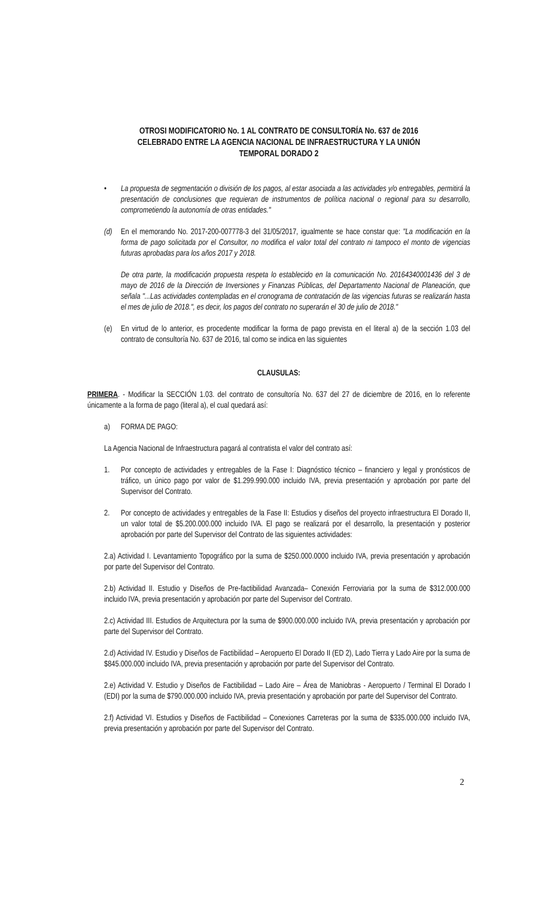OTROSI MODIFICATORIO No. 1 AL CONTRATO DE CONSULTORÍA No. 637 de 2016
CELEBRADO ENTRE LA AGENCIA NACIONAL DE INFRAESTRUCTURA Y LA UNIÓN
TEMPORAL DORADO 2
• La propuesta de segmentación o división de los pagos, al estar asociada a las actividades y/o entregables, permitirá la presentación de conclusiones que requieran de instrumentos de política nacional o regional para su desarrollo, comprometiendo la autonomía de otras entidades."
(d) En el memorando No. 2017-200-007778-3 del 31/05/2017, igualmente se hace constar que: "La modificación en la forma de pago solicitada por el Consultor, no modifica el valor total del contrato ni tampoco el monto de vigencias futuras aprobadas para los años 2017 y 2018.
De otra parte, la modificación propuesta respeta lo establecido en la comunicación No. 20164340001436 del 3 de mayo de 2016 de la Dirección de Inversiones y Finanzas Públicas, del Departamento Nacional de Planeación, que señala "...Las actividades contempladas en el cronograma de contratación de las vigencias futuras se realizarán hasta el mes de julio de 2018.", es decir, los pagos del contrato no superarán el 30 de julio de 2018."
(e) En virtud de lo anterior, es procedente modificar la forma de pago prevista en el literal a) de la sección 1.03 del contrato de consultoría No. 637 de 2016, tal como se indica en las siguientes
CLAUSULAS:
PRIMERA. - Modificar la SECCIÓN 1.03. del contrato de consultoría No. 637 del 27 de diciembre de 2016, en lo referente únicamente a la forma de pago (literal a), el cual quedará así:
a) FORMA DE PAGO:
La Agencia Nacional de Infraestructura pagará al contratista el valor del contrato así:
1. Por concepto de actividades y entregables de la Fase I: Diagnóstico técnico – financiero y legal y pronósticos de tráfico, un único pago por valor de $1.299.990.000 incluido IVA, previa presentación y aprobación por parte del Supervisor del Contrato.
2. Por concepto de actividades y entregables de la Fase II: Estudios y diseños del proyecto infraestructura El Dorado II, un valor total de $5.200.000.000 incluido IVA. El pago se realizará por el desarrollo, la presentación y posterior aprobación por parte del Supervisor del Contrato de las siguientes actividades:
2.a) Actividad I. Levantamiento Topográfico por la suma de $250.000.0000 incluido IVA, previa presentación y aprobación por parte del Supervisor del Contrato.
2.b) Actividad II. Estudio y Diseños de Pre-factibilidad Avanzada– Conexión Ferroviaria por la suma de $312.000.000 incluido IVA, previa presentación y aprobación por parte del Supervisor del Contrato.
2.c) Actividad III. Estudios de Arquitectura por la suma de $900.000.000 incluido IVA, previa presentación y aprobación por parte del Supervisor del Contrato.
2.d) Actividad IV. Estudio y Diseños de Factibilidad – Aeropuerto El Dorado II (ED 2), Lado Tierra y Lado Aire por la suma de $845.000.000 incluido IVA, previa presentación y aprobación por parte del Supervisor del Contrato.
2.e) Actividad V. Estudio y Diseños de Factibilidad – Lado Aire – Área de Maniobras - Aeropuerto / Terminal El Dorado I (EDI) por la suma de $790.000.000 incluido IVA, previa presentación y aprobación por parte del Supervisor del Contrato.
2.f) Actividad VI. Estudios y Diseños de Factibilidad – Conexiones Carreteras por la suma de $335.000.000 incluido IVA, previa presentación y aprobación por parte del Supervisor del Contrato.
2